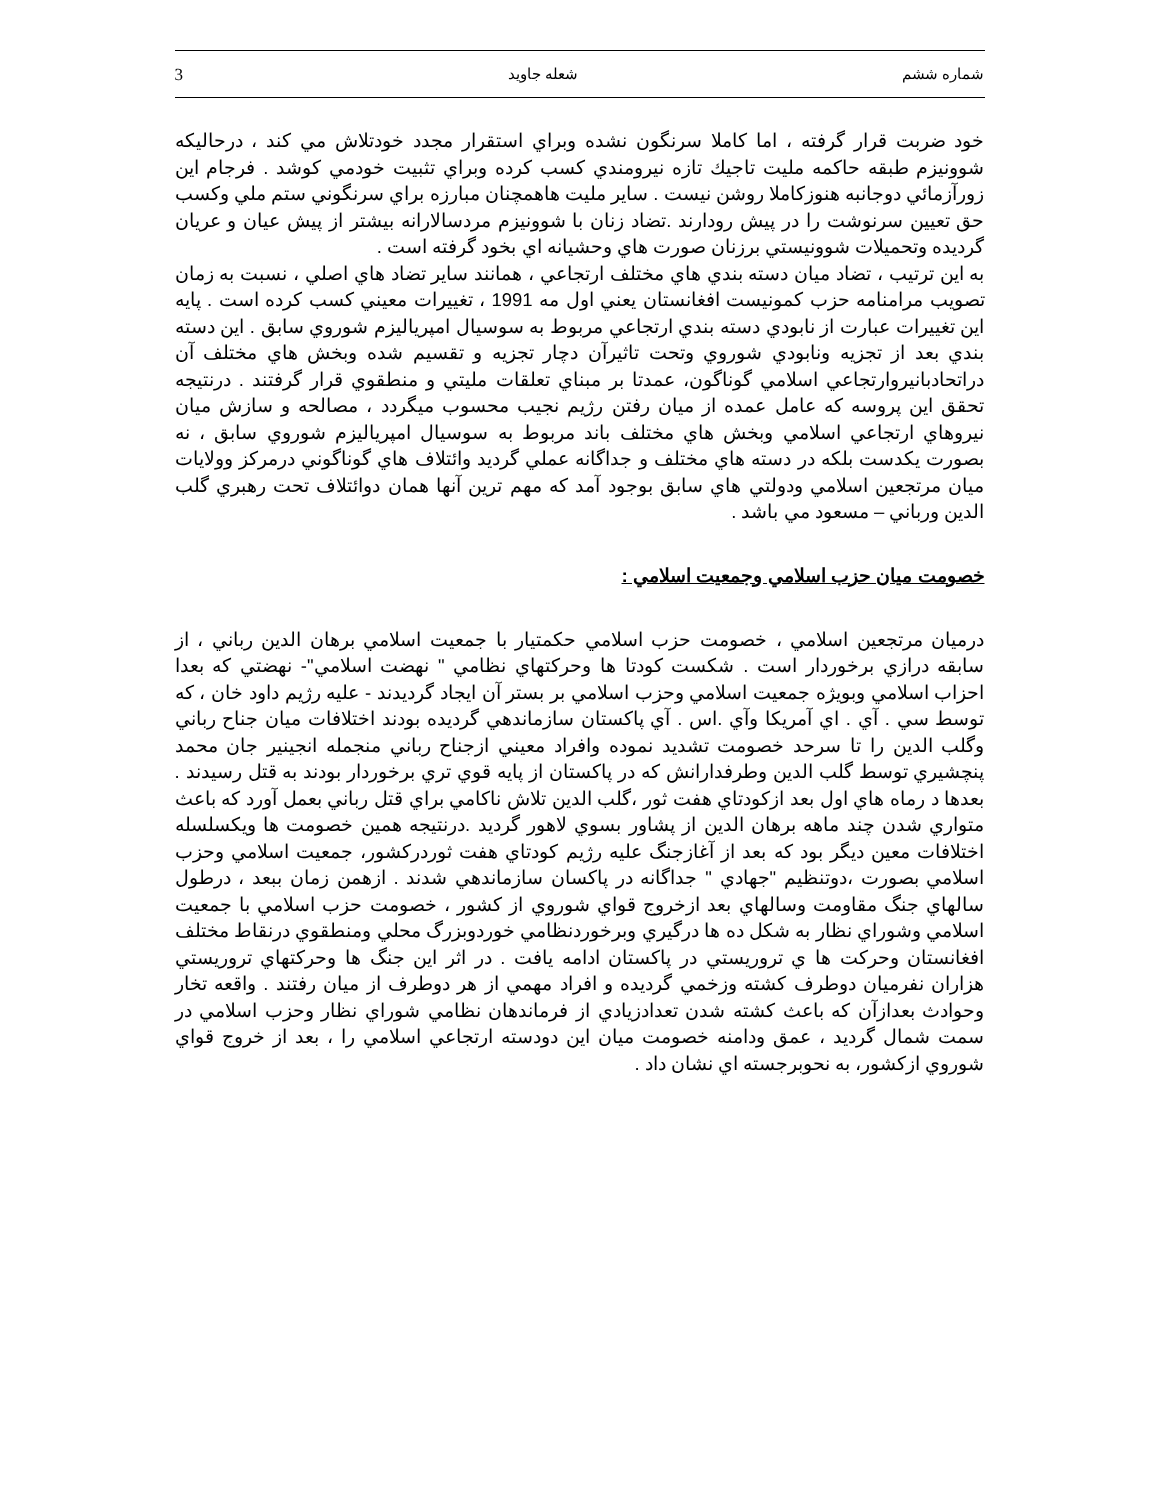شماره ششم شعله جاويد 3
خود ضربت قرار گرفته ، اما كاملا سرنگون نشده وبراي استقرار مجدد خودتلاش مي كند ، درحاليكه شوونيزم طبقه حاكمه مليت تاجيك تازه نيرومندي كسب كرده وبراي تثبيت خودمي كوشد . فرجام اين زورآزمائي دوجانبه هنوزكاملا روشن نيست . ساير مليت هاهمچنان مبارزه براي سرنگوني ستم ملي وكسب حق تعيين سرنوشت را در پيش رودارند .تضاد زنان با شوونيزم مردسالارانه بيشتر از پيش عيان و عريان گرديده وتحميلات شوونيستي برزنان صورت هاي وحشيانه اي بخود گرفته است .
به اين ترتيب ، تضاد ميان دسته بندي هاي مختلف ارتجاعي ، همانند ساير تضاد هاي اصلي ، نسبت به زمان تصويب مرامنامه حزب كمونيست افغانستان يعني اول مه 1991 ، تغييرات معيني كسب كرده است . پايه اين تغييرات عبارت از نابودي دسته بندي ارتجاعي مربوط به سوسيال امپرياليزم شوروي سابق . اين دسته بندي بعد از تجزيه ونابودي شوروي وتحت تاثيرآن دچار تجزيه و تقسيم شده وبخش هاي مختلف آن دراتحادبانيروارتجاعي اسلامي گوناگون، عمدتا بر مبناي تعلقات مليتي و منطقوي قرار گرفتند . درنتيجه تحقق اين پروسه كه عامل عمده از ميان رفتن رژيم نجيب محسوب ميگردد ، مصالحه و سازش ميان نيروهاي ارتجاعي اسلامي وبخش هاي مختلف باند مربوط به سوسيال امپرياليزم شوروي سابق ، نه بصورت يكدست بلكه در دسته هاي مختلف و جداگانه عملي گرديد وائتلاف هاي گوناگوني درمركز وولايات ميان مرتجعين اسلامي ودولتي هاي سابق بوجود آمد كه مهم ترين آنها همان دوائتلاف تحت رهبري گلب الدين ورباني – مسعود مي باشد .
خصومت ميان حزب اسلامي وجمعيت اسلامي :
درميان مرتجعين اسلامي ، خصومت حزب اسلامي حكمتيار با جمعيت اسلامي برهان الدين رباني ، از سابقه درازي برخوردار است . شكست كودتا ها وحركتهاي نظامي " نهضت اسلامي"- نهضتي كه بعدا احزاب اسلامي وبويژه جمعيت اسلامي وحزب اسلامي بر بستر آن ايجاد گرديدند - عليه رژيم داود خان ، كه توسط سي . آي . اي آمريكا وآي .اس . آي پاكستان سازماندهي گرديده بودند اختلافات ميان جناح رباني وگلب الدين را تا سرحد خصومت تشديد نموده وافراد معيني ازجناح رباني منجمله انجينير جان محمد پنچشيري توسط گلب الدين وطرفدارانش كه در پاكستان از پايه قوي تري برخوردار بودند به قتل رسيدند . بعدها د رماه هاي اول بعد ازكودتاي هفت ثور ،گلب الدين تلاش ناكامي براي قتل رباني بعمل آورد كه باعث متواري شدن چند ماهه برهان الدين از پشاور بسوي لاهور گرديد .درنتيجه همين خصومت ها ويكسلسله اختلافات معين ديگر بود كه بعد از آغازجنگ عليه رژيم كودتاي هفت ثوردركشور، جمعيت اسلامي وحزب اسلامي بصورت ،دوتنظيم "جهادي " جداگانه در پاكسان سازماندهي شدند . ازهمن زمان ببعد ، درطول سالهاي جنگ مقاومت وسالهاي بعد ازخروج قواي شوروي از كشور ، خصومت حزب اسلامي با جمعيت اسلامي وشوراي نظار به شكل ده ها درگيري وبرخوردنظامي خوردوبزرگ محلي ومنطقوي درنقاط مختلف افغانستان وحركت ها ي تروريستي در پاكستان ادامه يافت . در اثر اين جنگ ها وحركتهاي تروريستي هزاران نفرميان دوطرف كشته وزخمي گرديده و افراد مهمي از هر دوطرف از ميان رفتند . واقعه تخار وحوادث بعدازآن كه باعث كشته شدن تعدادزيادي از فرماندهان نظامي شوراي نظار وحزب اسلامي در سمت شمال گرديد ، عمق ودامنه خصومت ميان اين دودسته ارتجاعي اسلامي را ، بعد از خروج قواي شوروي ازكشور، به نحوبرجسته اي نشان داد .